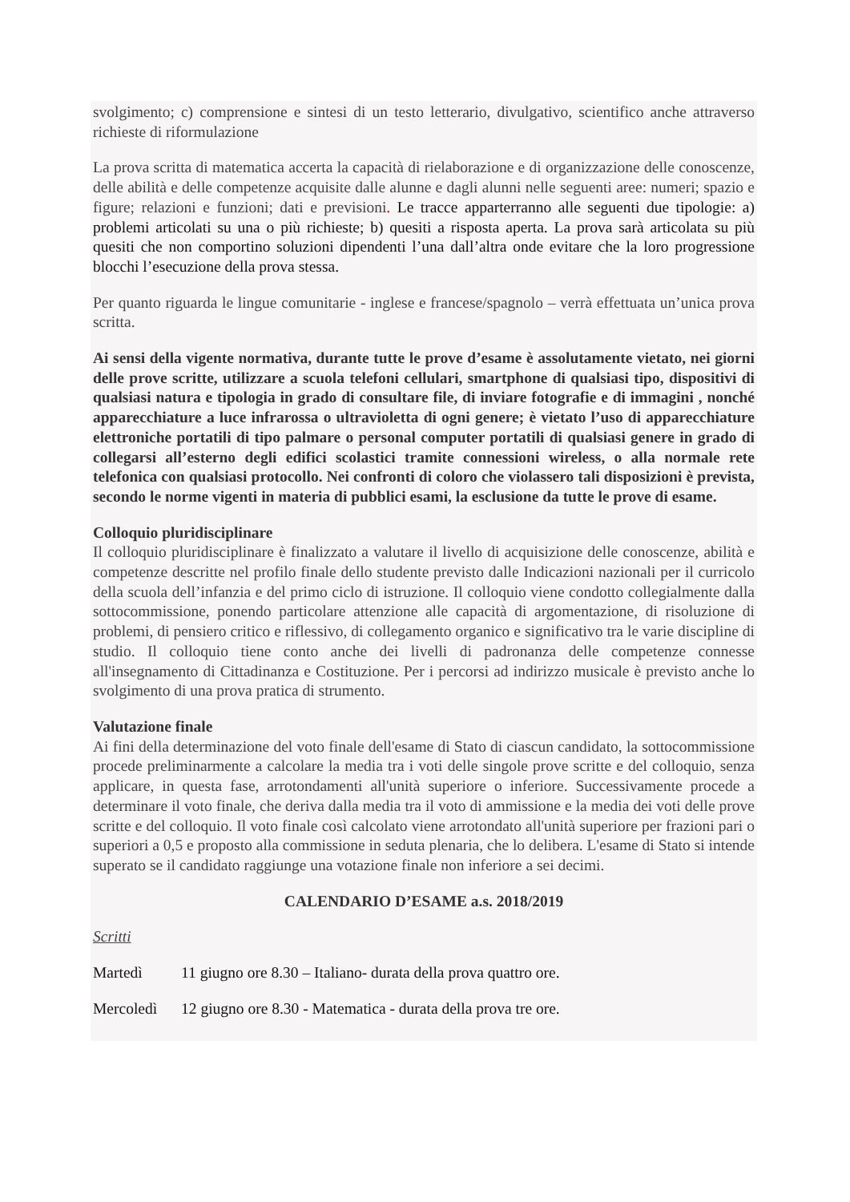svolgimento; c) comprensione e sintesi di un testo letterario, divulgativo, scientifico anche attraverso richieste di riformulazione
La prova scritta di matematica accerta la capacità di rielaborazione e di organizzazione delle conoscenze, delle abilità e delle competenze acquisite dalle alunne e dagli alunni nelle seguenti aree: numeri; spazio e figure; relazioni e funzioni; dati e previsioni. Le tracce apparterranno alle seguenti due tipologie: a) problemi articolati su una o più richieste; b) quesiti a risposta aperta. La prova sarà articolata su più quesiti che non comportino soluzioni dipendenti l’una dall’altra onde evitare che la loro progressione blocchi l’esecuzione della prova stessa.
Per quanto riguarda le lingue comunitarie - inglese e francese/spagnolo – verrà effettuata un’unica prova scritta.
Ai sensi della vigente normativa, durante tutte le prove d’esame è assolutamente vietato, nei giorni delle prove scritte, utilizzare a scuola telefoni cellulari, smartphone di qualsiasi tipo, dispositivi di qualsiasi natura e tipologia in grado di consultare file, di inviare fotografie e di immagini , nonché apparecchiature a luce infrarossa o ultravioletta di ogni genere; è vietato l’uso di apparecchiature elettroniche portatili di tipo palmare o personal computer portatili di qualsiasi genere in grado di collegarsi all’esterno degli edifici scolastici tramite connessioni wireless, o alla normale rete telefonica con qualsiasi protocollo. Nei confronti di coloro che violassero tali disposizioni è prevista, secondo le norme vigenti in materia di pubblici esami, la esclusione da tutte le prove di esame.
Colloquio pluridisciplinare
Il colloquio pluridisciplinare è finalizzato a valutare il livello di acquisizione delle conoscenze, abilità e competenze descritte nel profilo finale dello studente previsto dalle Indicazioni nazionali per il curricolo della scuola dell’infanzia e del primo ciclo di istruzione. Il colloquio viene condotto collegialmente dalla sottocommissione, ponendo particolare attenzione alle capacità di argomentazione, di risoluzione di problemi, di pensiero critico e riflessivo, di collegamento organico e significativo tra le varie discipline di studio. Il colloquio tiene conto anche dei livelli di padronanza delle competenze connesse all'insegnamento di Cittadinanza e Costituzione. Per i percorsi ad indirizzo musicale è previsto anche lo svolgimento di una prova pratica di strumento.
Valutazione finale
Ai fini della determinazione del voto finale dell'esame di Stato di ciascun candidato, la sottocommissione procede preliminarmente a calcolare la media tra i voti delle singole prove scritte e del colloquio, senza applicare, in questa fase, arrotondamenti all'unità superiore o inferiore. Successivamente procede a determinare il voto finale, che deriva dalla media tra il voto di ammissione e la media dei voti delle prove scritte e del colloquio. Il voto finale così calcolato viene arrotondato all'unità superiore per frazioni pari o superiori a 0,5 e proposto alla commissione in seduta plenaria, che lo delibera. L'esame di Stato si intende superato se il candidato raggiunge una votazione finale non inferiore a sei decimi.
CALENDARIO D’ESAME a.s. 2018/2019
Scritti
Martedì 11 giugno ore 8.30 – Italiano- durata della prova quattro ore.
Mercoledì 12 giugno ore 8.30 - Matematica - durata della prova tre ore.